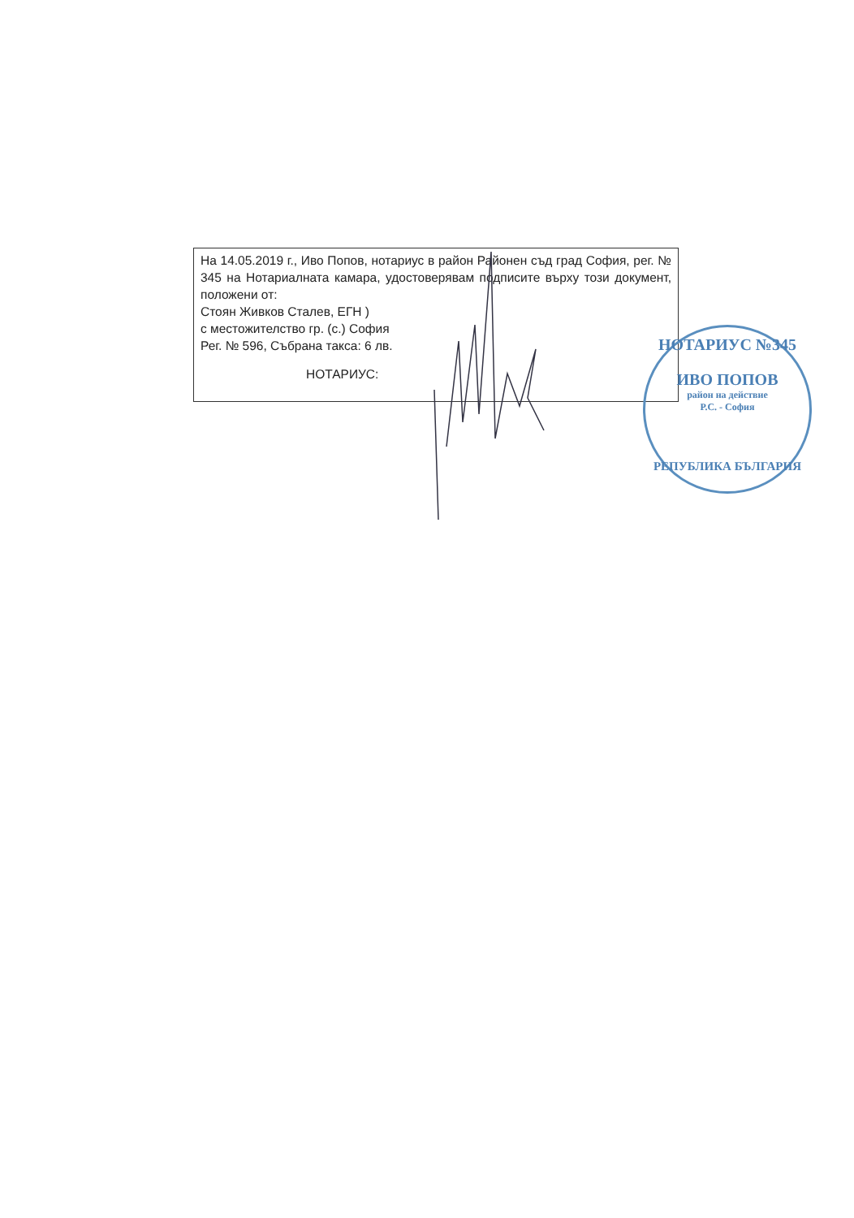На 14.05.2019 г., Иво Попов, нотариус в район Районен съд град София, рег. № 345 на Нотариалната камара, удостоверявам подписите върху този документ, положени от:
Стоян Живков Сталев, ЕГН )
с местожителство гр. (с.) София
Рег. № 596, Събрана такса: 6 лв.
НОТАРИУС:
НОТАРИУС №345
ИВО ПОПОВ
район на действие
Р.С. - София
РЕПУБЛИКА БЪЛГАРИЯ